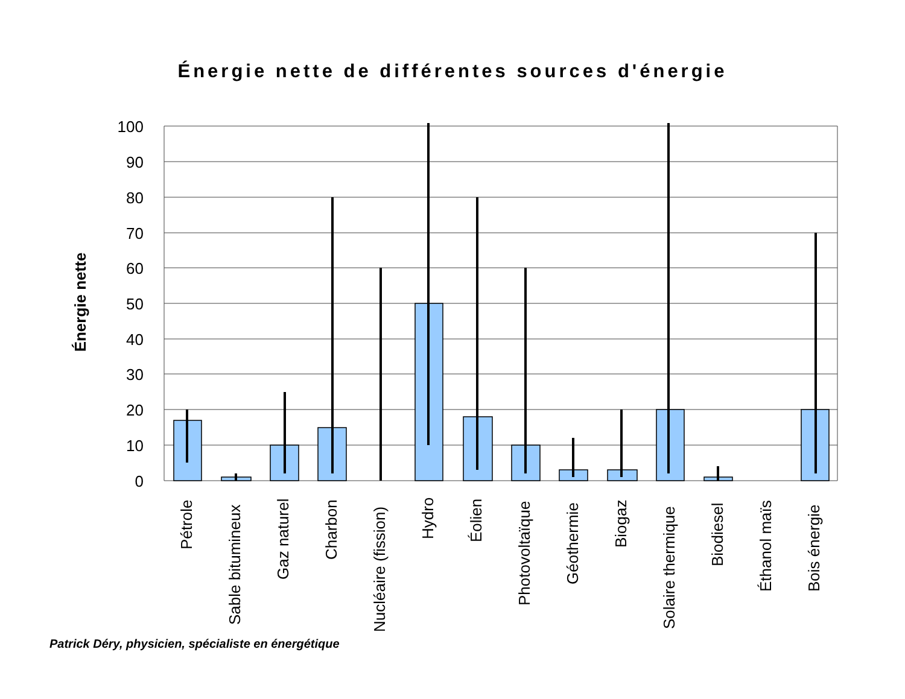Énergie nette de différentes sources d'énergie
100
90
80
70
60
50
40
30
20
10
0
Énergie nette
Pétrole
Sable bitumineux
Gaz naturel
Charbon
Nucléaire (fission)
Hydro
Éolien
Photovoltaïque
Géothermie
Biogaz
Solaire thermique
Biodiesel
Éthanol maïs
Bois énergie
Patrick Déry, physicien, spécialiste en énergétique